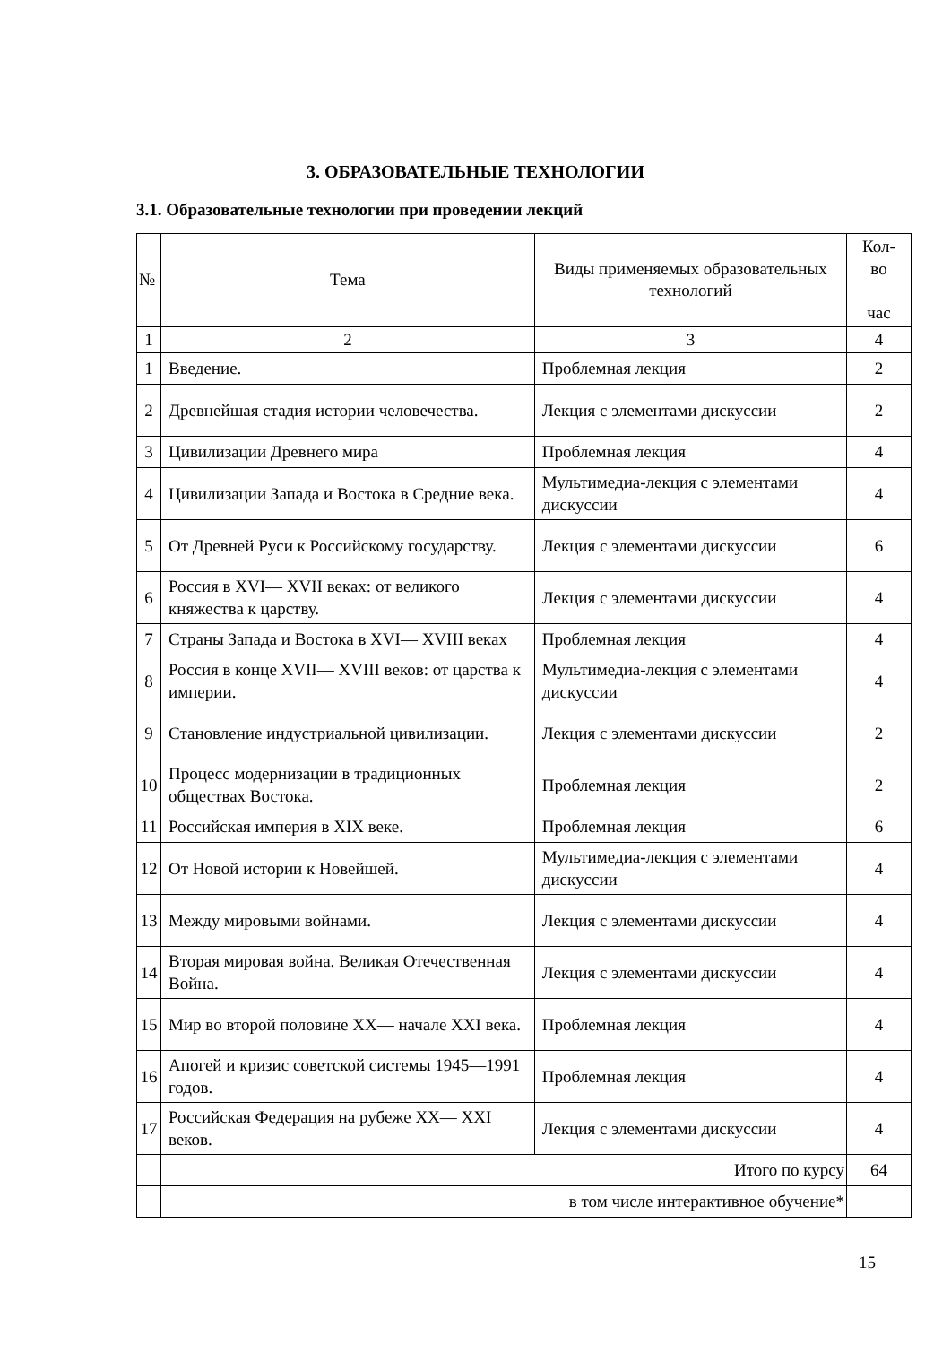3. ОБРАЗОВАТЕЛЬНЫЕ ТЕХНОЛОГИИ
3.1. Образовательные технологии при проведении лекций
| № | Тема | Виды применяемых образовательных технологий | Кол-во час |
| --- | --- | --- | --- |
| 1 | 2 | 3 | 4 |
| 1 | Введение. | Проблемная лекция | 2 |
| 2 | Древнейшая стадия истории человечества. | Лекция с элементами дискуссии | 2 |
| 3 | Цивилизации Древнего мира | Проблемная лекция | 4 |
| 4 | Цивилизации Запада и Востока в Средние века. | Мультимедиа-лекция с элементами дискуссии | 4 |
| 5 | От Древней Руси к Российскому государству. | Лекция с элементами дискуссии | 6 |
| 6 | Россия в XVI— XVII веках: от великого княжества к царству. | Лекция с элементами дискуссии | 4 |
| 7 | Страны Запада и Востока в XVI— XVIII веках | Проблемная лекция | 4 |
| 8 | Россия в конце XVII— XVIII веков: от царства к империи. | Мультимедиа-лекция с элементами дискуссии | 4 |
| 9 | Становление индустриальной цивилизации. | Лекция с элементами дискуссии | 2 |
| 10 | Процесс модернизации в традиционных обществах Востока. | Проблемная лекция | 2 |
| 11 | Российская империя в XIX веке. | Проблемная лекция | 6 |
| 12 | От Новой истории к Новейшей. | Мультимедиа-лекция с элементами дискуссии | 4 |
| 13 | Между мировыми войнами. | Лекция с элементами дискуссии | 4 |
| 14 | Вторая мировая война. Великая Отечественная Война. | Лекция с элементами дискуссии | 4 |
| 15 | Мир во второй половине XX— начале XXI века. | Проблемная лекция | 4 |
| 16 | Апогей и кризис советской системы 1945—1991 годов. | Проблемная лекция | 4 |
| 17 | Российская Федерация на рубеже XX— XXI веков. | Лекция с элементами дискуссии | 4 |
| | Итого по курсу | | 64 |
| | в том числе интерактивное обучение* | | |
15